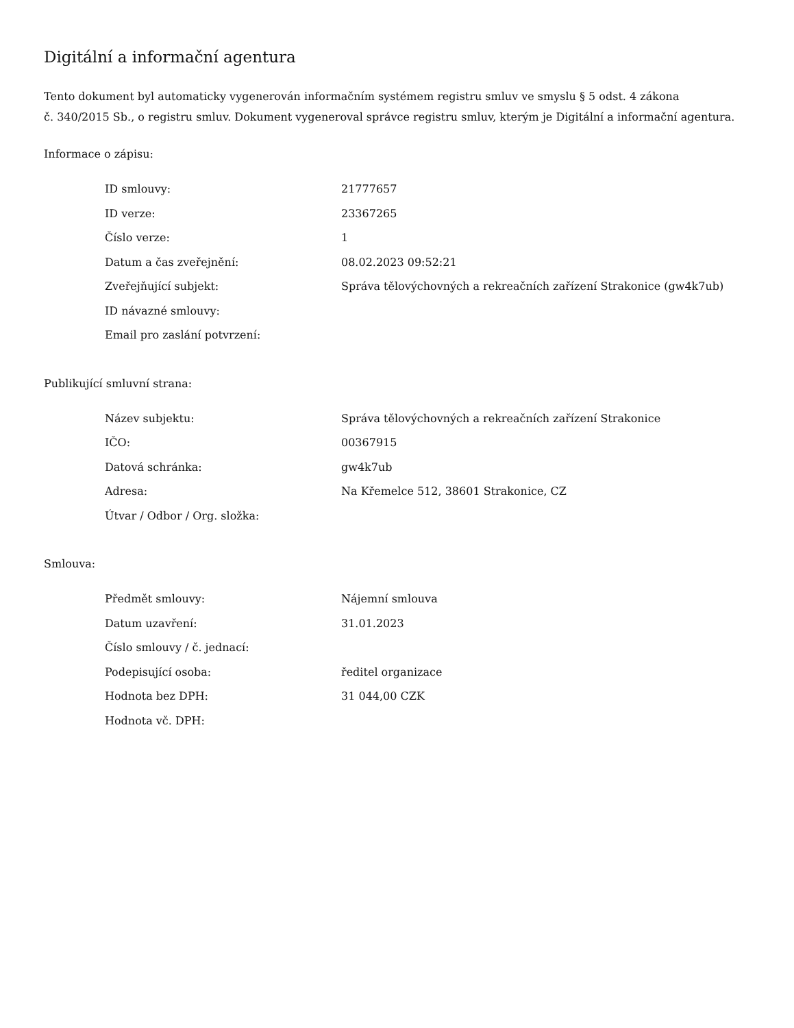Digitální a informační agentura
Tento dokument byl automaticky vygenerován informačním systémem registru smluv ve smyslu § 5 odst. 4 zákona
č. 340/2015 Sb., o registru smluv. Dokument vygeneroval správce registru smluv, kterým je Digitální a informační agentura.
Informace o zápisu:
| ID smlouvy: | 21777657 |
| ID verze: | 23367265 |
| Číslo verze: | 1 |
| Datum a čas zveřejnění: | 08.02.2023 09:52:21 |
| Zveřejňující subjekt: | Správa tělovýchovných a rekreačních zařízení Strakonice (gw4k7ub) |
| ID návazné smlouvy: | |
| Email pro zaslání potvrzení: | |
Publikující smluvní strana:
| Název subjektu: | Správa tělovýchovných a rekreačních zařízení Strakonice |
| IČO: | 00367915 |
| Datová schránka: | gw4k7ub |
| Adresa: | Na Křemelce 512, 38601 Strakonice, CZ |
| Útvar / Odbor / Org. složka: | |
Smlouva:
| Předmět smlouvy: | Nájemní smlouva |
| Datum uzavření: | 31.01.2023 |
| Číslo smlouvy / č. jednací: | |
| Podepisující osoba: | ředitel organizace |
| Hodnota bez DPH: | 31 044,00 CZK |
| Hodnota vč. DPH: | |